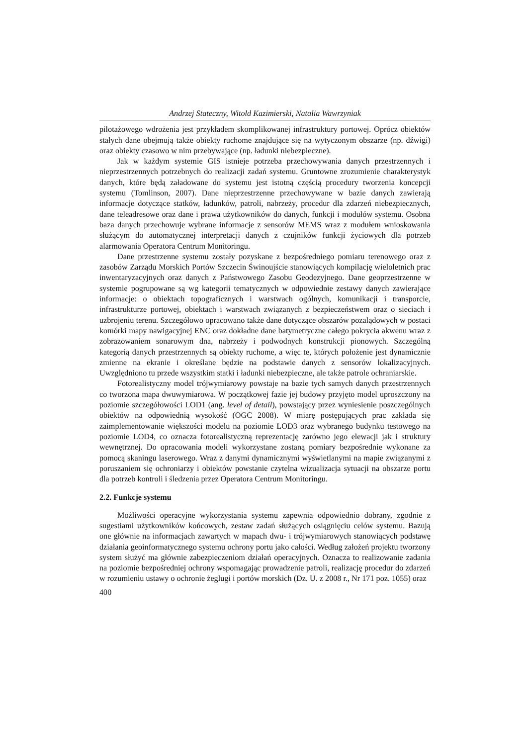Andrzej Stateczny, Witold Kazimierski, Natalia Wawrzyniak
pilotażowego wdrożenia jest przykładem skomplikowanej infrastruktury portowej. Oprócz obiektów stałych dane obejmują także obiekty ruchome znajdujące się na wytyczonym obszarze (np. dźwigi) oraz obiekty czasowo w nim przebywające (np. ładunki niebezpieczne).
Jak w każdym systemie GIS istnieje potrzeba przechowywania danych przestrzennych i nieprzestrzennych potrzebnych do realizacji zadań systemu. Gruntowne zrozumienie charakterystyk danych, które będą załadowane do systemu jest istotną częścią procedury tworzenia koncepcji systemu (Tomlinson, 2007). Dane nieprzestrzenne przechowywane w bazie danych zawierają informacje dotyczące statków, ładunków, patroli, nabrzeży, procedur dla zdarzeń niebezpiecznych, dane teleadresowe oraz dane i prawa użytkowników do danych, funkcji i modułów systemu. Osobna baza danych przechowuje wybrane informacje z sensorów MEMS wraz z modułem wnioskowania służącym do automatycznej interpretacji danych z czujników funkcji życiowych dla potrzeb alarmowania Operatora Centrum Monitoringu.
Dane przestrzenne systemu zostały pozyskane z bezpośredniego pomiaru terenowego oraz z zasobów Zarządu Morskich Portów Szczecin Świnoujście stanowiących kompilację wieloletnich prac inwentaryzacyjnych oraz danych z Państwowego Zasobu Geodezyjnego. Dane geoprzestrzenne w systemie pogrupowane są wg kategorii tematycznych w odpowiednie zestawy danych zawierające informacje: o obiektach topograficznych i warstwach ogólnych, komunikacji i transporcie, infrastrukturze portowej, obiektach i warstwach związanych z bezpieczeństwem oraz o sieciach i uzbrojeniu terenu. Szczegółowo opracowano także dane dotyczące obszarów pozalądowych w postaci komórki mapy nawigacyjnej ENC oraz dokładne dane batymetryczne całego pokrycia akwenu wraz z zobrazowaniem sonarowym dna, nabrzeży i podwodnych konstrukcji pionowych. Szczególną kategorią danych przestrzennych są obiekty ruchome, a więc te, których położenie jest dynamicznie zmienne na ekranie i określane będzie na podstawie danych z sensorów lokalizacyjnych. Uwzględniono tu przede wszystkim statki i ładunki niebezpieczne, ale także patrole ochraniarskie.
Fotorealistyczny model trójwymiarowy powstaje na bazie tych samych danych przestrzennych co tworzona mapa dwuwymiarowa. W początkowej fazie jej budowy przyjęto model uproszczony na poziomie szczegółowości LOD1 (ang. level of detail), powstający przez wyniesienie poszczególnych obiektów na odpowiednią wysokość (OGC 2008). W miarę postępujących prac zakłada się zaimplementowanie większości modelu na poziomie LOD3 oraz wybranego budynku testowego na poziomie LOD4, co oznacza fotorealistyczną reprezentację zarówno jego elewacji jak i struktury wewnętrznej. Do opracowania modeli wykorzystane zostaną pomiary bezpośrednie wykonane za pomocą skaningu laserowego. Wraz z danymi dynamicznymi wyświetlanymi na mapie związanymi z poruszaniem się ochroniarzy i obiektów powstanie czytelna wizualizacja sytuacji na obszarze portu dla potrzeb kontroli i śledzenia przez Operatora Centrum Monitoringu.
2.2. Funkcje systemu
Możliwości operacyjne wykorzystania systemu zapewnia odpowiednio dobrany, zgodnie z sugestiami użytkowników końcowych, zestaw zadań służących osiągnięciu celów systemu. Bazują one głównie na informacjach zawartych w mapach dwu- i trójwymiarowych stanowiących podstawę działania geoinformatycznego systemu ochrony portu jako całości. Według założeń projektu tworzony system służyć ma głównie zabezpieczeniom działań operacyjnych. Oznacza to realizowanie zadania na poziomie bezpośredniej ochrony wspomagając prowadzenie patroli, realizację procedur do zdarzeń w rozumieniu ustawy o ochronie żeglugi i portów morskich (Dz. U. z 2008 r., Nr 171 poz. 1055) oraz
400